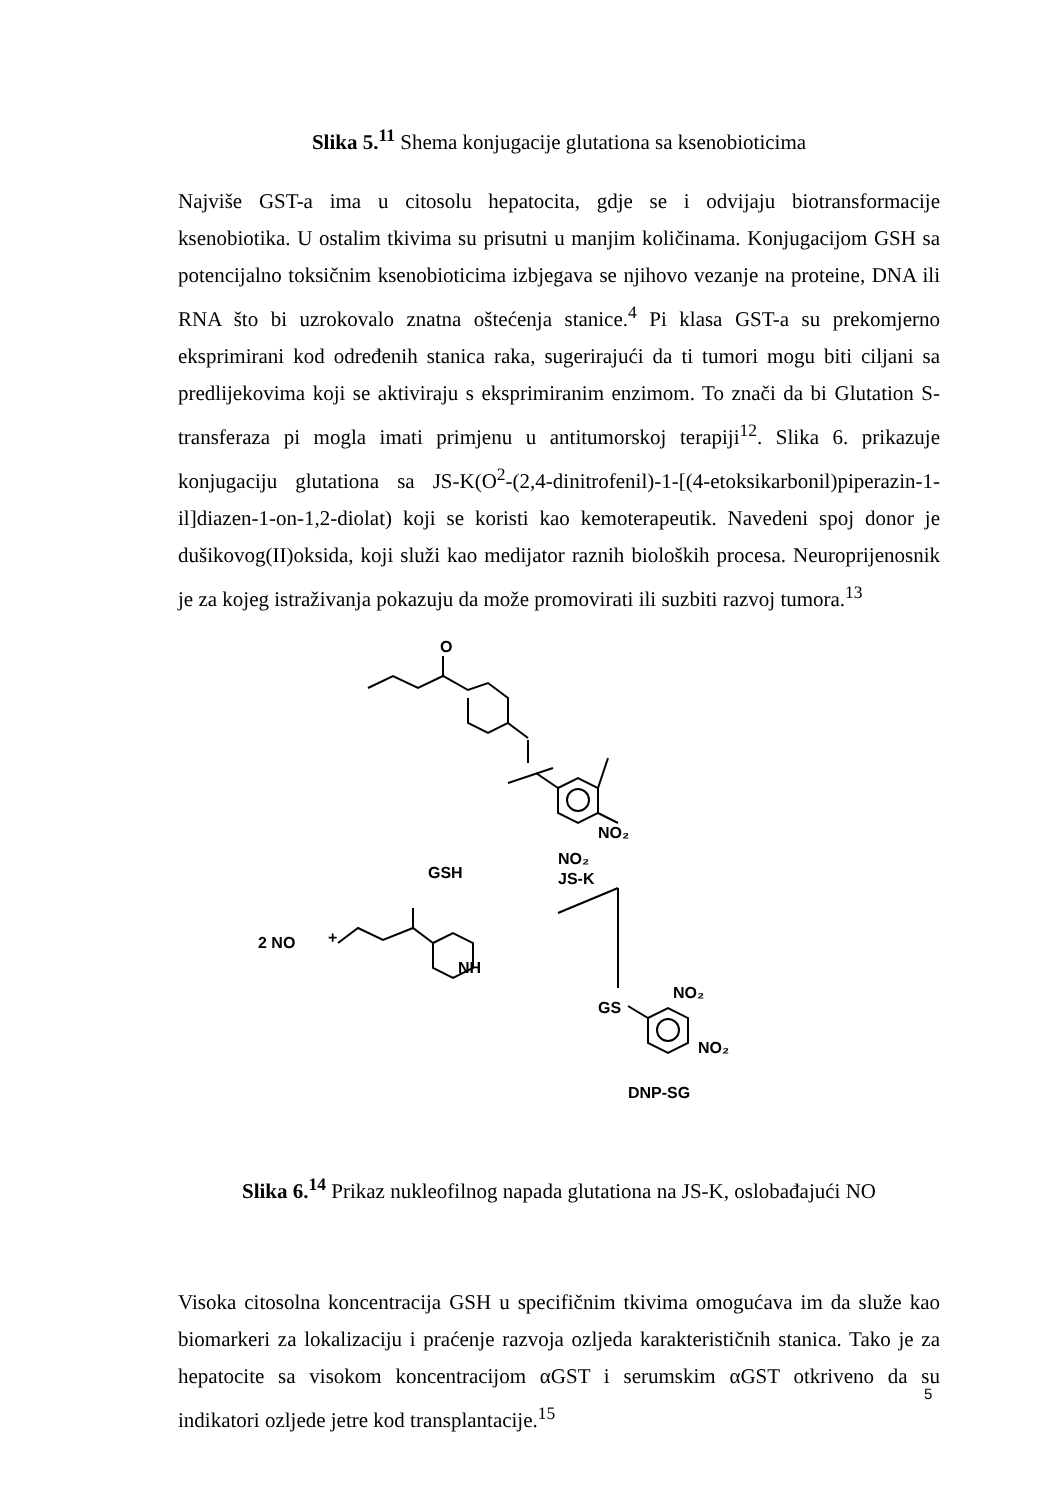Slika 5.<sup>11</sup> Shema konjugacije glutationa sa ksenobioticima
Najviše GST-a ima u citosolu hepatocita, gdje se i odvijaju biotransformacije ksenobiotika. U ostalim tkivima su prisutni u manjim količinama. Konjugacijom GSH sa potencijalno toksičnim ksenobioticima izbjegava se njihovo vezanje na proteine, DNA ili RNA što bi uzrokovalo znatna oštećenja stanice.<sup>4</sup> Pi klasa GST-a su prekomjerno eksprimirani kod određenih stanica raka, sugerirajući da ti tumori mogu biti ciljani sa predlijekovima koji se aktiviraju s eksprimiranim enzimom. To znači da bi Glutation S-transferaza pi mogla imati primjenu u antitumorskoj terapiji<sup>12</sup>. Slika 6. prikazuje konjugaciju glutationa sa JS-K(O<sup>2</sup>-(2,4-dinitrofenil)-1-[(4-etoksikarbonil)piperazin-1-il]diazen-1-on-1,2-diolat) koji se koristi kao kemoterapeutik. Navedeni spoj donor je dušikovog(II)oksida, koji služi kao medijator raznih bioloških procesa. Neuroprijenosnik je za kojeg istraživanja pokazuju da može promovirati ili suzbiti razvoj tumora.<sup>13</sup>
O
GSH
NO₂
NO₂
JS-K
2 NO
+
NH
GS
NO₂
NO₂
DNP-SG
Slika 6.<sup>14</sup> Prikaz nukleofilnog napada glutationa na JS-K, oslobađajući NO
Visoka citosolna koncentracija GSH u specifičnim tkivima omogućava im da služe kao biomarkeri za lokalizaciju i praćenje razvoja ozljeda karakterističnih stanica. Tako je za hepatocite sa visokom koncentracijom αGST i serumskim αGST otkriveno da su indikatori ozljede jetre kod transplantacije.<sup>15</sup>
5